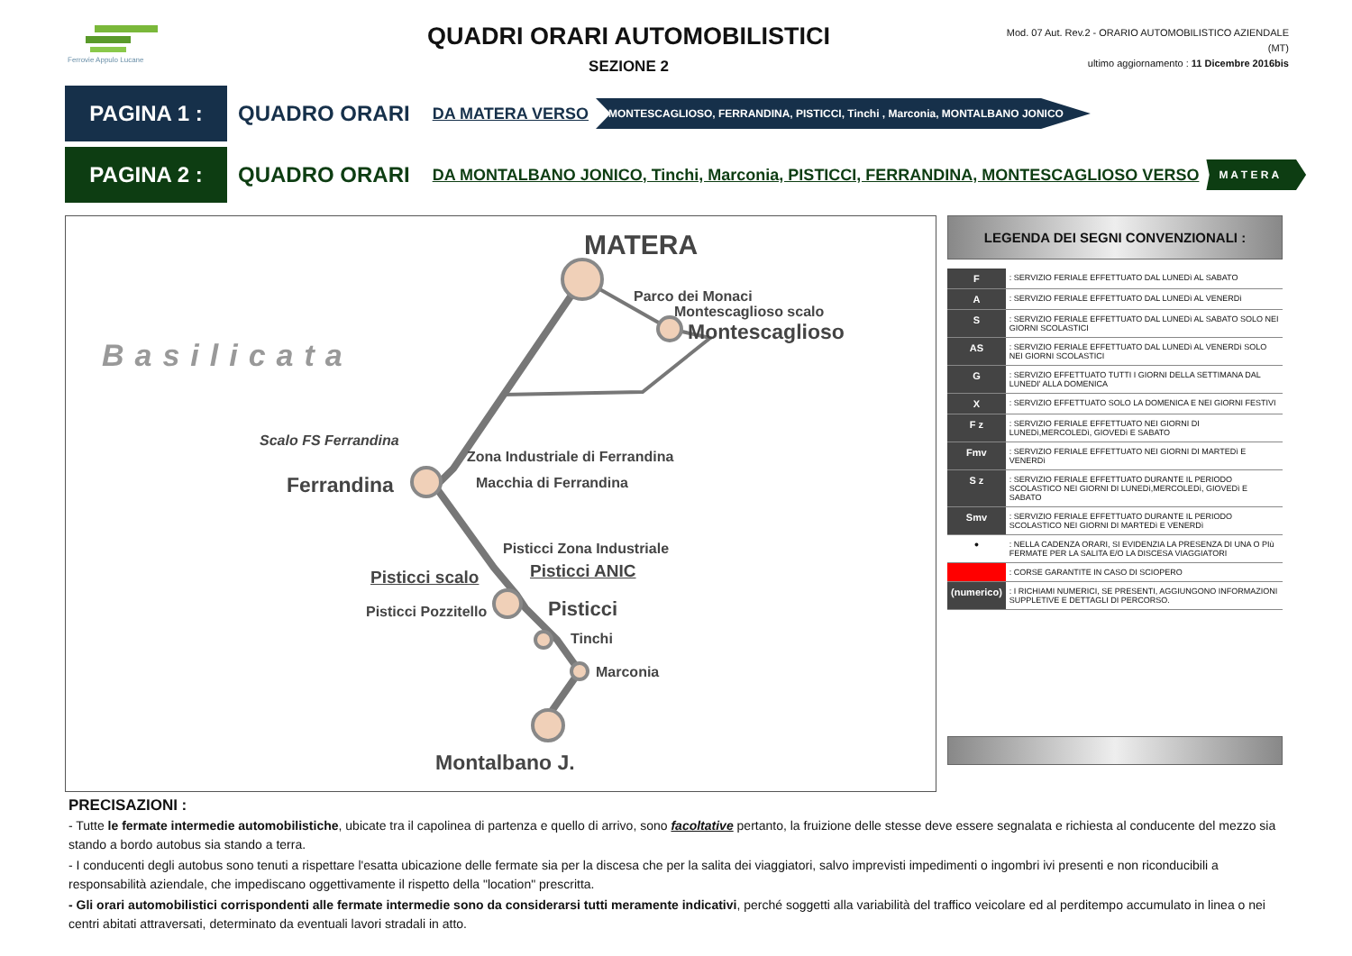Ferrovie Appulo Lucane
QUADRI ORARI AUTOMOBILISTICI
SEZIONE 2
Mod. 07 Aut. Rev.2 - ORARIO AUTOMOBILISTICO AZIENDALE (MT)
ultimo aggiornamento : 11 Dicembre 2016bis
PAGINA 1 :
QUADRO ORARI
DA MATERA VERSO
MONTESCAGLIOSO, FERRANDINA, PISTICCI, Tinchi , Marconia, MONTALBANO JONICO
PAGINA 2 :
QUADRO ORARI
DA MONTALBANO JONICO, Tinchi, Marconia, PISTICCI, FERRANDINA, MONTESCAGLIOSO VERSO
M A T E R A
MATERA
Parco dei Monaci
Montescaglioso scalo
Montescaglioso
Basilicata
Scalo FS Ferrandina
Zona Industriale di Ferrandina
Ferrandina Macchia di Ferrandina
Pisticci Zona Industriale
Pisticci scalo Pisticci ANIC
Pisticci Pozzitello Pisticci
Tinchi
Marconia
Montalbano J.
LEGENDA DEI SEGNI CONVENZIONALI :
| F | : SERVIZIO FERIALE EFFETTUATO DAL LUNEDì AL SABATO |
| A | : SERVIZIO FERIALE EFFETTUATO DAL LUNEDì AL VENERDì |
| S | : SERVIZIO FERIALE EFFETTUATO DAL LUNEDì AL SABATO SOLO NEI GIORNI SCOLASTICI |
| AS | : SERVIZIO FERIALE EFFETTUATO DAL LUNEDì AL VENERDì SOLO NEI GIORNI SCOLASTICI |
| G | : SERVIZIO EFFETTUATO TUTTI I GIORNI DELLA SETTIMANA DAL LUNEDI' ALLA DOMENICA |
| X | : SERVIZIO EFFETTUATO SOLO LA DOMENICA E NEI GIORNI FESTIVI |
| F z | : SERVIZIO FERIALE EFFETTUATO NEI GIORNI DI LUNEDì,MERCOLEDì, GIOVEDì E SABATO |
| Fmv | : SERVIZIO FERIALE EFFETTUATO NEI GIORNI DI MARTEDì E VENERDì |
| S z | : SERVIZIO FERIALE EFFETTUATO DURANTE IL PERIODO SCOLASTICO NEI GIORNI DI LUNEDì,MERCOLEDì, GIOVEDì E SABATO |
| Smv | : SERVIZIO FERIALE EFFETTUATO DURANTE IL PERIODO SCOLASTICO NEI GIORNI DI MARTEDì E VENERDì |
| ● | : NELLA CADENZA ORARI, SI EVIDENZIA LA PRESENZA DI UNA O PIù FERMATE PER LA SALITA E/O LA DISCESA VIAGGIATORI |
| | : CORSE GARANTITE IN CASO DI SCIOPERO |
| (numerico) | : I RICHIAMI NUMERICI, SE PRESENTI, AGGIUNGONO INFORMAZIONI SUPPLETIVE E DETTAGLI DI PERCORSO. |
PRECISAZIONI :
- Tutte le fermate intermedie automobilistiche, ubicate tra il capolinea di partenza e quello di arrivo, sono facoltative pertanto, la fruizione delle stesse deve essere segnalata e richiesta al conducente del mezzo sia stando a bordo autobus sia stando a terra.
- I conducenti degli autobus sono tenuti a rispettare l'esatta ubicazione delle fermate sia per la discesa che per la salita dei viaggiatori, salvo imprevisti impedimenti o ingombri ivi presenti e non riconducibili a responsabilità aziendale, che impediscano oggettivamente il rispetto della "location" prescritta.
- Gli orari automobilistici corrispondenti alle fermate intermedie sono da considerarsi tutti meramente indicativi, perché soggetti alla variabilità del traffico veicolare ed al perditempo accumulato in linea o nei centri abitati attraversati, determinato da eventuali lavori stradali in atto.